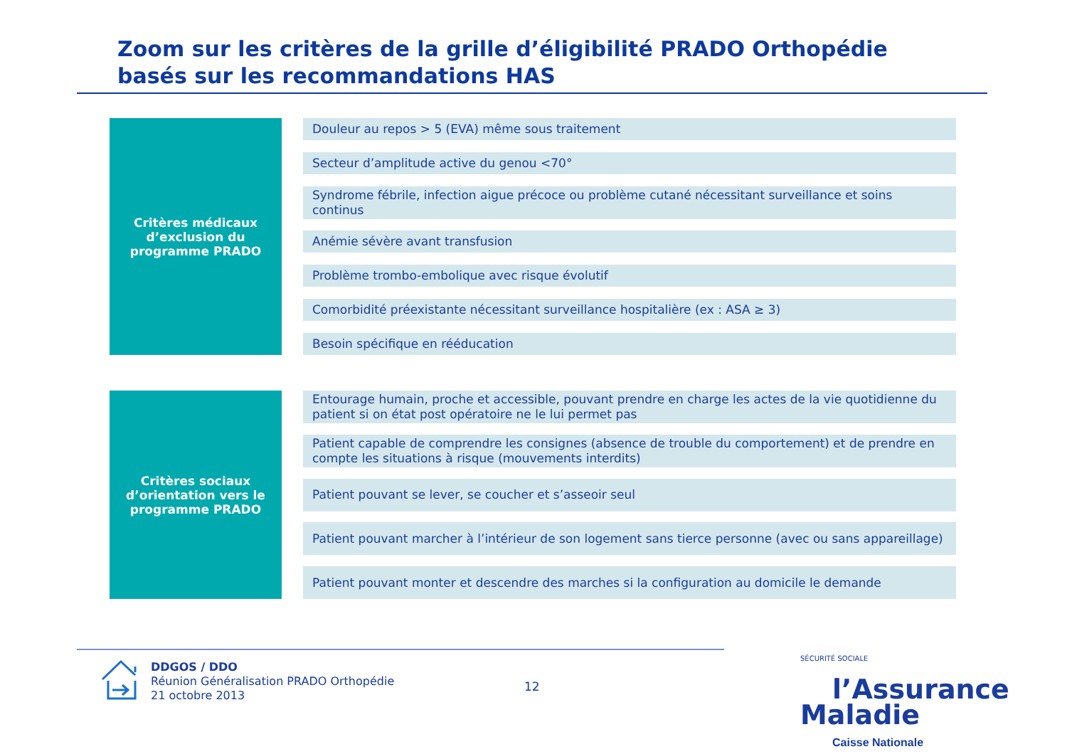Zoom sur les critères de la grille d’éligibilité PRADO Orthopédie basés sur les recommandations HAS
Critères médicaux
d’exclusion du
programme PRADO
Douleur au repos > 5 (EVA) même sous traitement
Secteur d’amplitude active du genou <70°
Syndrome fébrile, infection aigue précoce ou problème cutané nécessitant surveillance et soins continus
Anémie sévère avant transfusion
Problème trombo-embolique avec risque évolutif
Comorbidité préexistante nécessitant surveillance hospitalière (ex : ASA ≥ 3)
Besoin spécifique en rééducation
Critères sociaux
d’orientation vers le
programme PRADO
Entourage humain, proche et accessible, pouvant prendre en charge les actes de la vie quotidienne du patient si on état post opératoire ne le lui permet pas
Patient capable de comprendre les consignes (absence de trouble du comportement) et de prendre en compte les situations à risque (mouvements interdits)
Patient pouvant se lever, se coucher et s’asseoir seul
Patient pouvant marcher à l’intérieur de son logement sans tierce personne (avec ou sans appareillage)
Patient pouvant monter et descendre des marches si la configuration au domicile le demande
DDGOS / DDO
Réunion Généralisation PRADO Orthopédie
21 octobre 2013
12
SÉCURITÉ SOCIALE
l’Assurance
Maladie
Caisse Nationale